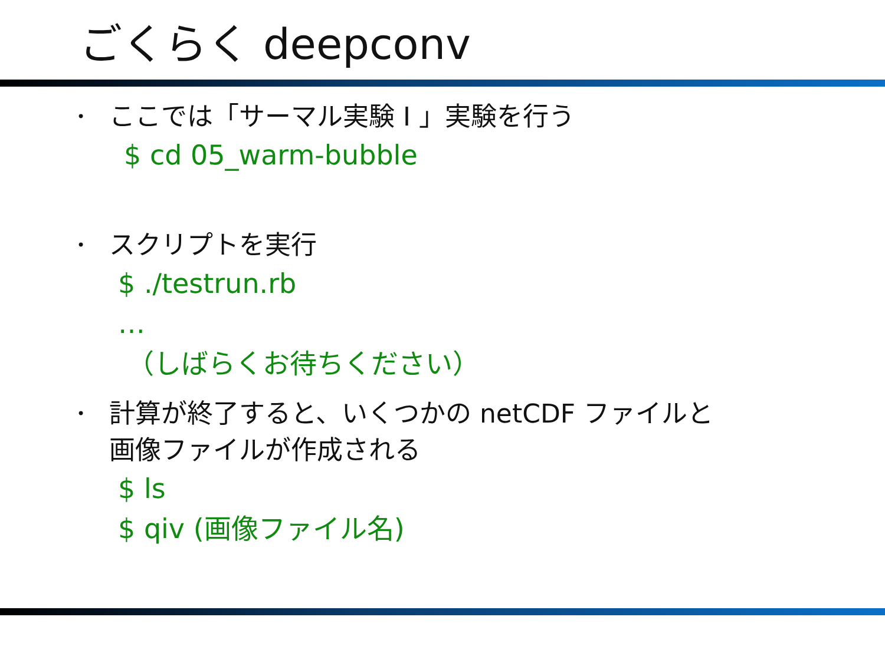ごくらく deepconv
•
ここでは「サーマル実験 I 」実験を行う
$ cd 05_warm-bubble
•
スクリプトを実行
$ ./testrun.rb
…
（しばらくお待ちください）
•
計算が終了すると、いくつかの netCDF ファイルと
画像ファイルが作成される
$ ls
$ qiv (画像ファイル名)